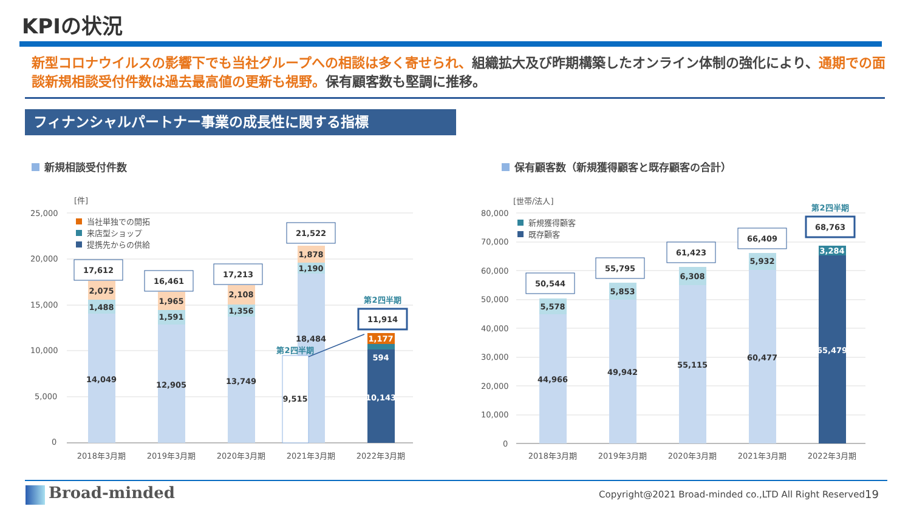KPIの状況
新型コロナウイルスの影響下でも当社グループへの相談は多く寄せられ、組織拡大及び昨期構築したオンライン体制の強化により、通期での面談新規相談受付件数は過去最高値の更新も視野。保有顧客数も堅調に推移。
フィナンシャルパートナー事業の成長性に関する指標
新規相談受付件数
保有顧客数（新規獲得顧客と既存顧客の合計）
[件]
25,000
20,000
15,000
10,000
5,000
0
当社単独での開拓
来店型ショップ
提携先からの供給
14,049
1,488
2,075
17,612
12,905
1,591
1,965
16,461
13,749
1,356
2,108
17,213
18,484
1,190
1,878
21,522
9,515
第2四半期
10,143
594
1,177
第2四半期
11,914
2018年3月期
2019年3月期
2020年3月期
2021年3月期
2022年3月期
[世帯/法人]
80,000
70,000
60,000
50,000
40,000
30,000
20,000
10,000
0
新規獲得顧客
既存顧客
44,966
5,578
50,544
49,942
5,853
55,795
55,115
6,308
61,423
60,477
5,932
66,409
65,479
3,284
第2四半期
68,763
2018年3月期
2019年3月期
2020年3月期
2021年3月期
2022年3月期
Broad-minded
Copyright@2021 Broad-minded co.,LTD All Right Reserved
19